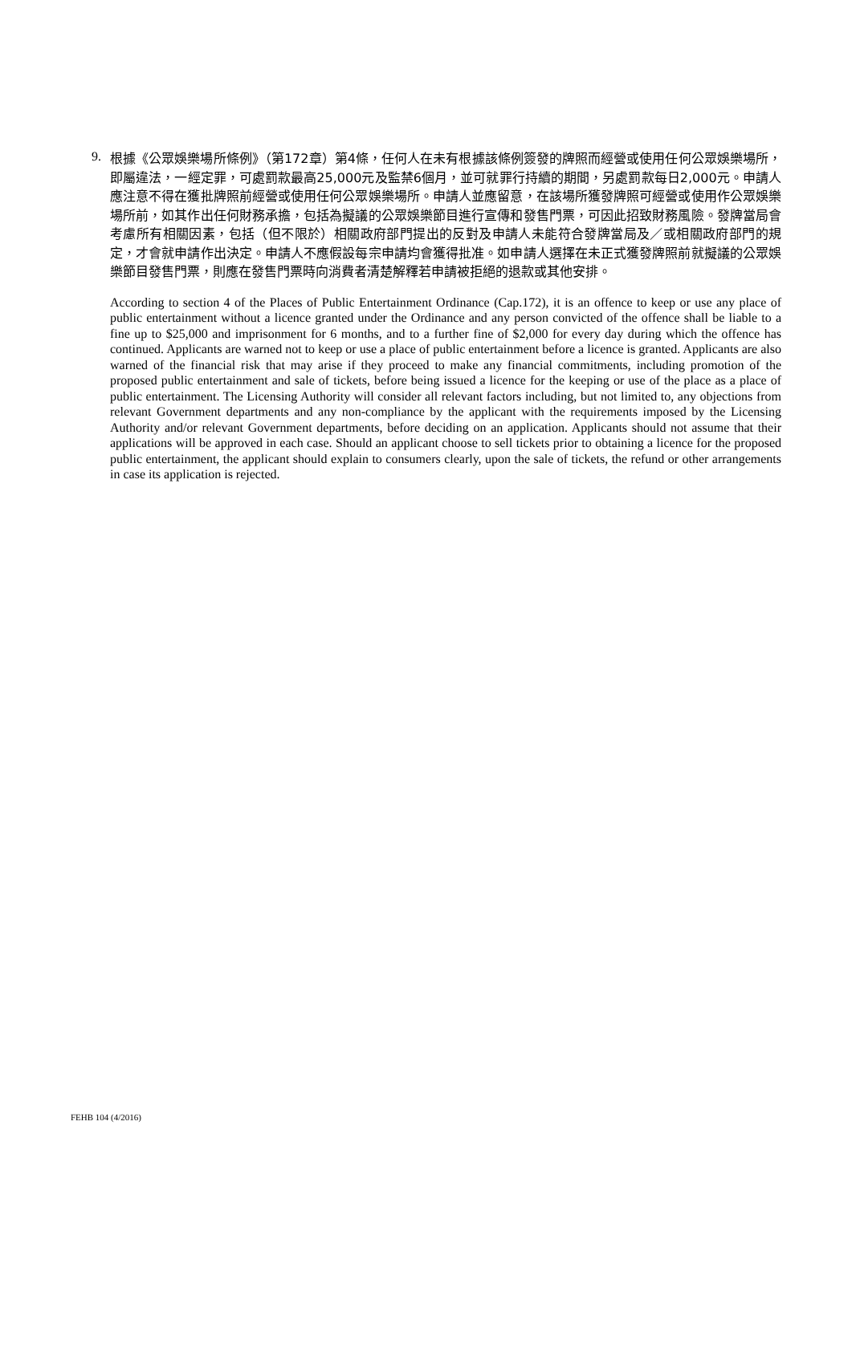9.
根據《公眾娛樂場所條例》（第172章）第4條，任何人在未有根據該條例簽發的牌照而經營或使用任何公眾娛樂場所，即屬違法，一經定罪，可處罰款最高25,000元及監禁6個月，並可就罪行持續的期間，另處罰款每日2,000元。申請人應注意不得在獲批牌照前經營或使用任何公眾娛樂場所。申請人並應留意，在該場所獲發牌照可經營或使用作公眾娛樂場所前，如其作出任何財務承擔，包括為擬議的公眾娛樂節目進行宣傳和發售門票，可因此招致財務風險。發牌當局會考慮所有相關因素，包括（但不限於）相關政府部門提出的反對及申請人未能符合發牌當局及／或相關政府部門的規定，才會就申請作出決定。申請人不應假設每宗申請均會獲得批准。如申請人選擇在未正式獲發牌照前就擬議的公眾娛樂節目發售門票，則應在發售門票時向消費者清楚解釋若申請被拒絕的退款或其他安排。
According to section 4 of the Places of Public Entertainment Ordinance (Cap.172), it is an offence to keep or use any place of public entertainment without a licence granted under the Ordinance and any person convicted of the offence shall be liable to a fine up to $25,000 and imprisonment for 6 months, and to a further fine of $2,000 for every day during which the offence has continued. Applicants are warned not to keep or use a place of public entertainment before a licence is granted. Applicants are also warned of the financial risk that may arise if they proceed to make any financial commitments, including promotion of the proposed public entertainment and sale of tickets, before being issued a licence for the keeping or use of the place as a place of public entertainment. The Licensing Authority will consider all relevant factors including, but not limited to, any objections from relevant Government departments and any non-compliance by the applicant with the requirements imposed by the Licensing Authority and/or relevant Government departments, before deciding on an application. Applicants should not assume that their applications will be approved in each case. Should an applicant choose to sell tickets prior to obtaining a licence for the proposed public entertainment, the applicant should explain to consumers clearly, upon the sale of tickets, the refund or other arrangements in case its application is rejected.
FEHB 104 (4/2016)